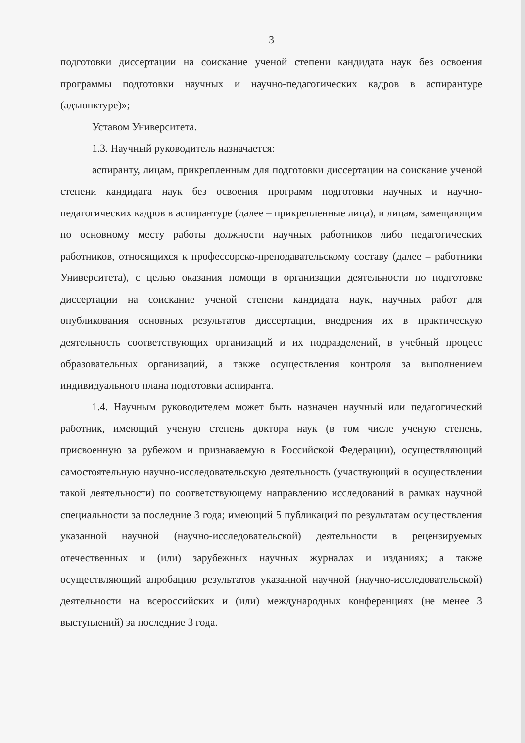3
подготовки диссертации на соискание ученой степени кандидата наук без освоения программы подготовки научных и научно-педагогических кадров в аспирантуре (адъюнктуре)»;
Уставом Университета.
1.3. Научный руководитель назначается:
аспиранту, лицам, прикрепленным для подготовки диссертации на соискание ученой степени кандидата наук без освоения программ подготовки научных и научно-педагогических кадров в аспирантуре (далее – прикрепленные лица), и лицам, замещающим по основному месту работы должности научных работников либо педагогических работников, относящихся к профессорско-преподавательскому составу (далее – работники Университета), с целью оказания помощи в организации деятельности по подготовке диссертации на соискание ученой степени кандидата наук, научных работ для опубликования основных результатов диссертации, внедрения их в практическую деятельность соответствующих организаций и их подразделений, в учебный процесс образовательных организаций, а также осуществления контроля за выполнением индивидуального плана подготовки аспиранта.
1.4. Научным руководителем может быть назначен научный или педагогический работник, имеющий ученую степень доктора наук (в том числе ученую степень, присвоенную за рубежом и признаваемую в Российской Федерации), осуществляющий самостоятельную научно-исследовательскую деятельность (участвующий в осуществлении такой деятельности) по соответствующему направлению исследований в рамках научной специальности за последние 3 года; имеющий 5 публикаций по результатам осуществления указанной научной (научно-исследовательской) деятельности в рецензируемых отечественных и (или) зарубежных научных журналах и изданиях; а также осуществляющий апробацию результатов указанной научной (научно-исследовательской) деятельности на всероссийских и (или) международных конференциях (не менее 3 выступлений) за последние 3 года.